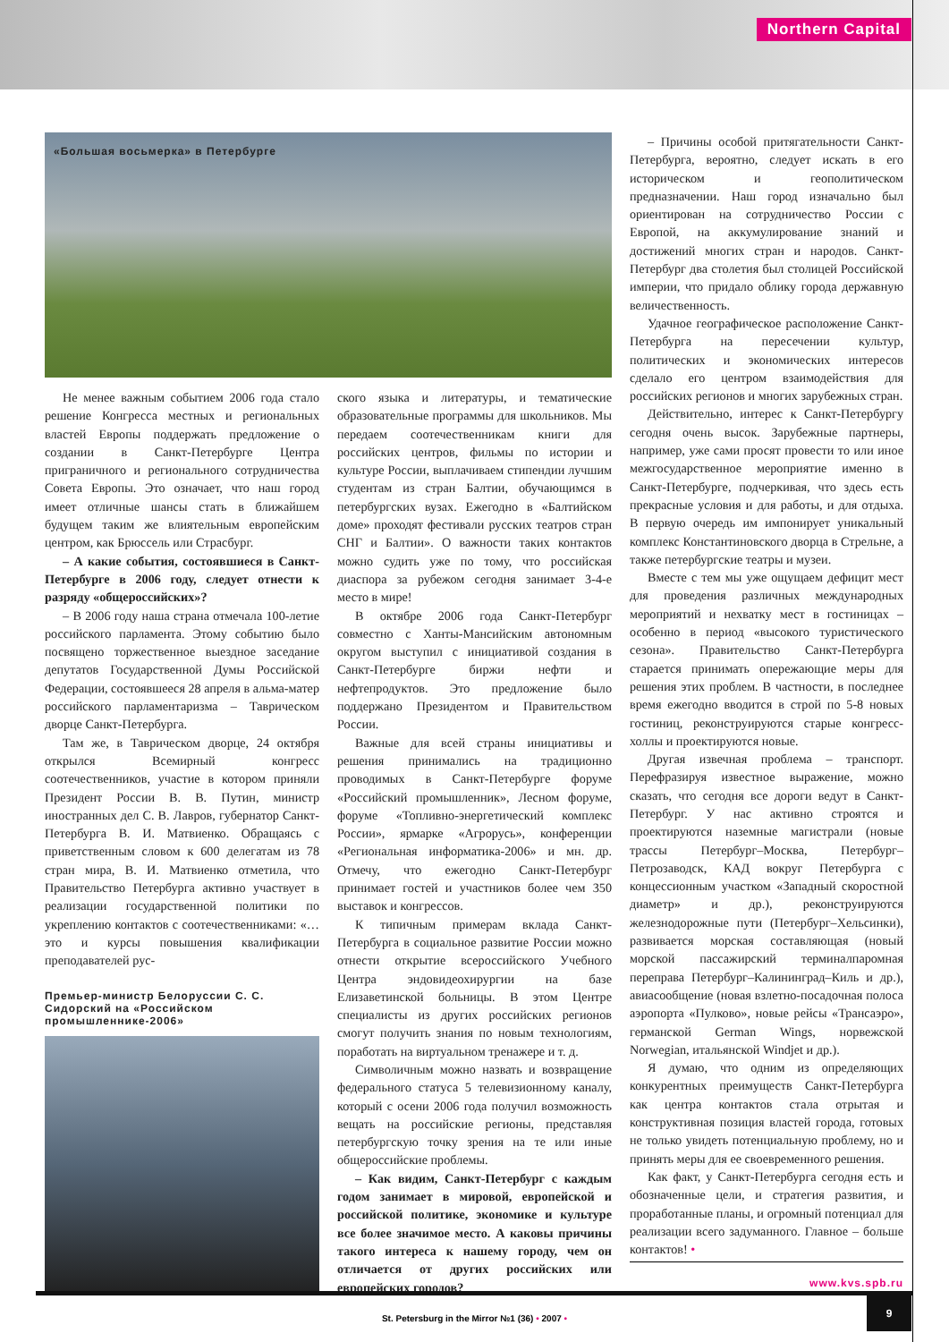Northern Capital
«Большая восьмерка» в Петербурге
Не менее важным событием 2006 года стало решение Конгресса местных и региональных властей Европы поддержать предложение о создании в Санкт-Петербурге Центра приграничного и регионального сотрудничества Совета Европы. Это означает, что наш город имеет отличные шансы стать в ближайшем будущем таким же влиятельным европейским центром, как Брюссель или Страсбург.
– А какие события, состоявшиеся в Санкт-Петербурге в 2006 году, следует отнести к разряду «общероссийских»?
– В 2006 году наша страна отмечала 100-летие российского парламента. Этому событию было посвящено торжественное выездное заседание депутатов Государственной Думы Российской Федерации, состоявшееся 28 апреля в альма-матер российского парламентаризма – Таврическом дворце Санкт-Петербурга.
Там же, в Таврическом дворце, 24 октября открылся Всемирный конгресс соотечественников, участие в котором приняли Президент России В. В. Путин, министр иностранных дел С. В. Лавров, губернатор Санкт-Петербурга В. И. Матвиенко. Обращаясь с приветственным словом к 600 делегатам из 78 стран мира, В. И. Матвиенко отметила, что Правительство Петербурга активно участвует в реализации государственной политики по укреплению контактов с соотечественниками: «…это и курсы повышения квалификации преподавателей рус-
Премьер-министр Белоруссии С. С. Сидорский на «Российском промышленнике-2006»
ского языка и литературы, и тематические образовательные программы для школьников. Мы передаем соотечественникам книги для российских центров, фильмы по истории и культуре России, выплачиваем стипендии лучшим студентам из стран Балтии, обучающимся в петербургских вузах. Ежегодно в «Балтийском доме» проходят фестивали русских театров стран СНГ и Балтии». О важности таких контактов можно судить уже по тому, что российская диаспора за рубежом сегодня занимает 3-4-е место в мире!
В октябре 2006 года Санкт-Петербург совместно с Ханты-Мансийским автономным округом выступил с инициативой создания в Санкт-Петербурге биржи нефти и нефтепродуктов. Это предложение было поддержано Президентом и Правительством России.
Важные для всей страны инициативы и решения принимались на традиционно проводимых в Санкт-Петербурге форуме «Российский промышленник», Лесном форуме, форуме «Топливно-энергетический комплекс России», ярмарке «Агрорусь», конференции «Региональная информатика-2006» и мн. др. Отмечу, что ежегодно Санкт-Петербург принимает гостей и участников более чем 350 выставок и конгрессов.
К типичным примерам вклада Санкт-Петербурга в социальное развитие России можно отнести открытие всероссийского Учебного Центра эндовидеохирургии на базе Елизаветинской больницы. В этом Центре специалисты из других российских регионов смогут получить знания по новым технологиям, поработать на виртуальном тренажере и т. д.
Символичным можно назвать и возвращение федерального статуса 5 телевизионному каналу, который с осени 2006 года получил возможность вещать на российские регионы, представляя петербургскую точку зрения на те или иные общероссийские проблемы.
– Как видим, Санкт-Петербург с каждым годом занимает в мировой, европейской и российской политике, экономике и культуре все более значимое место. А каковы причины такого интереса к нашему городу, чем он отличается от других российских или европейских городов?
– Причины особой притягательности Санкт-Петербурга, вероятно, следует искать в его историческом и геополитическом предназначении. Наш город изначально был ориентирован на сотрудничество России с Европой, на аккумулирование знаний и достижений многих стран и народов. Санкт-Петербург два столетия был столицей Российской империи, что придало облику города державную величественность.
Удачное географическое расположение Санкт-Петербурга на пересечении культур, политических и экономических интересов сделало его центром взаимодействия для российских регионов и многих зарубежных стран.
Действительно, интерес к Санкт-Петербургу сегодня очень высок. Зарубежные партнеры, например, уже сами просят провести то или иное межгосударственное мероприятие именно в Санкт-Петербурге, подчеркивая, что здесь есть прекрасные условия и для работы, и для отдыха. В первую очередь им импонирует уникальный комплекс Константиновского дворца в Стрельне, а также петербургские театры и музеи.
Вместе с тем мы уже ощущаем дефицит мест для проведения различных международных мероприятий и нехватку мест в гостиницах – особенно в период «высокого туристического сезона». Правительство Санкт-Петербурга старается принимать опережающие меры для решения этих проблем. В частности, в последнее время ежегодно вводится в строй по 5-8 новых гостиниц, реконструируются старые конгресс-холлы и проектируются новые.
Другая извечная проблема – транспорт. Перефразируя известное выражение, можно сказать, что сегодня все дороги ведут в Санкт-Петербург. У нас активно строятся и проектируются наземные магистрали (новые трассы Петербург–Москва, Петербург–Петрозаводск, КАД вокруг Петербурга с концессионным участком «Западный скоростной диаметр» и др.), реконструируются железнодорожные пути (Петербург–Хельсинки), развивается морская составляющая (новый морской пассажирский терминалпаромная переправа Петербург–Калининград–Киль и др.), авиасообщение (новая взлетно-посадочная полоса аэропорта «Пулково», новые рейсы «Трансаэро», германской German Wings, норвежской Norwegian, итальянской Windjet и др.).
Я думаю, что одним из определяющих конкурентных преимуществ Санкт-Петербурга как центра контактов стала отрытая и конструктивная позиция властей города, готовых не только увидеть потенциальную проблему, но и принять меры для ее своевременного решения.
Как факт, у Санкт-Петербурга сегодня есть и обозначенные цели, и стратегия развития, и проработанные планы, и огромный потенциал для реализации всего задуманного. Главное – больше контактов! •
www.kvs.spb.ru
St. Petersburg in the Mirror №1 (36) • 2007 •
9